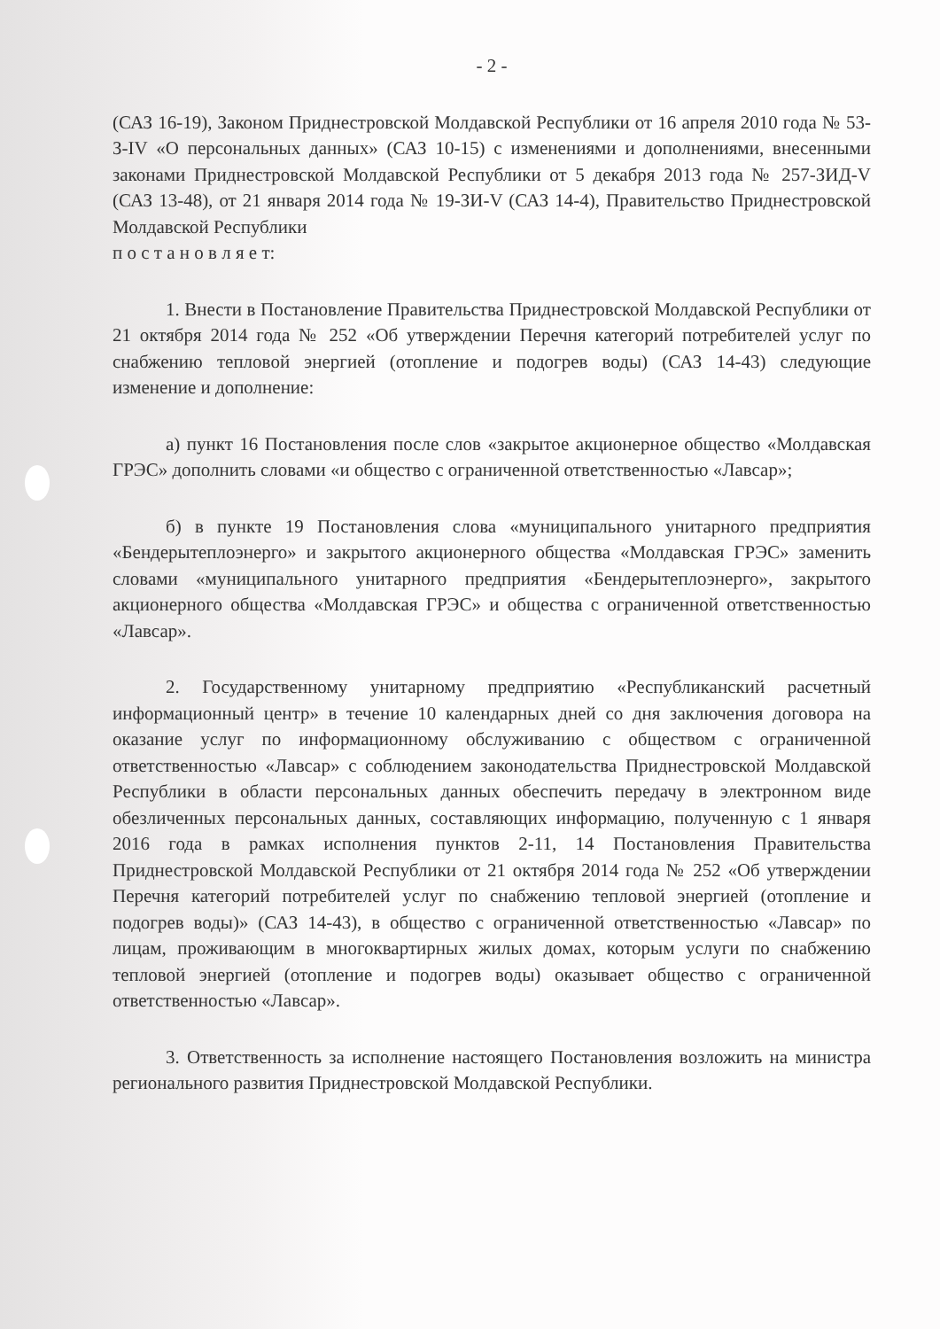- 2 -
(САЗ 16-19), Законом Приднестровской Молдавской Республики от 16 апреля 2010 года № 53-З-IV «О персональных данных» (САЗ 10-15) с изменениями и дополнениями, внесенными законами Приднестровской Молдавской Республики от 5 декабря 2013 года № 257-ЗИД-V (САЗ 13-48), от 21 января 2014 года № 19-ЗИ-V (САЗ 14-4), Правительство Приднестровской Молдавской Республики
п о с т а н о в л я е т:
1. Внести в Постановление Правительства Приднестровской Молдавской Республики от 21 октября 2014 года № 252 «Об утверждении Перечня категорий потребителей услуг по снабжению тепловой энергией (отопление и подогрев воды) (САЗ 14-43) следующие изменение и дополнение:
а) пункт 16 Постановления после слов «закрытое акционерное общество «Молдавская ГРЭС» дополнить словами «и общество с ограниченной ответственностью «Лавсар»;
б) в пункте 19 Постановления слова «муниципального унитарного предприятия «Бендерытеплоэнерго» и закрытого акционерного общества «Молдавская ГРЭС» заменить словами «муниципального унитарного предприятия «Бендерытеплоэнерго», закрытого акционерного общества «Молдавская ГРЭС» и общества с ограниченной ответственностью «Лавсар».
2. Государственному унитарному предприятию «Республиканский расчетный информационный центр» в течение 10 календарных дней со дня заключения договора на оказание услуг по информационному обслуживанию с обществом с ограниченной ответственностью «Лавсар» с соблюдением законодательства Приднестровской Молдавской Республики в области персональных данных обеспечить передачу в электронном виде обезличенных персональных данных, составляющих информацию, полученную с 1 января 2016 года в рамках исполнения пунктов 2-11, 14 Постановления Правительства Приднестровской Молдавской Республики от 21 октября 2014 года № 252 «Об утверждении Перечня категорий потребителей услуг по снабжению тепловой энергией (отопление и подогрев воды)» (САЗ 14-43), в общество с ограниченной ответственностью «Лавсар» по лицам, проживающим в многоквартирных жилых домах, которым услуги по снабжению тепловой энергией (отопление и подогрев воды) оказывает общество с ограниченной ответственностью «Лавсар».
3. Ответственность за исполнение настоящего Постановления возложить на министра регионального развития Приднестровской Молдавской Республики.